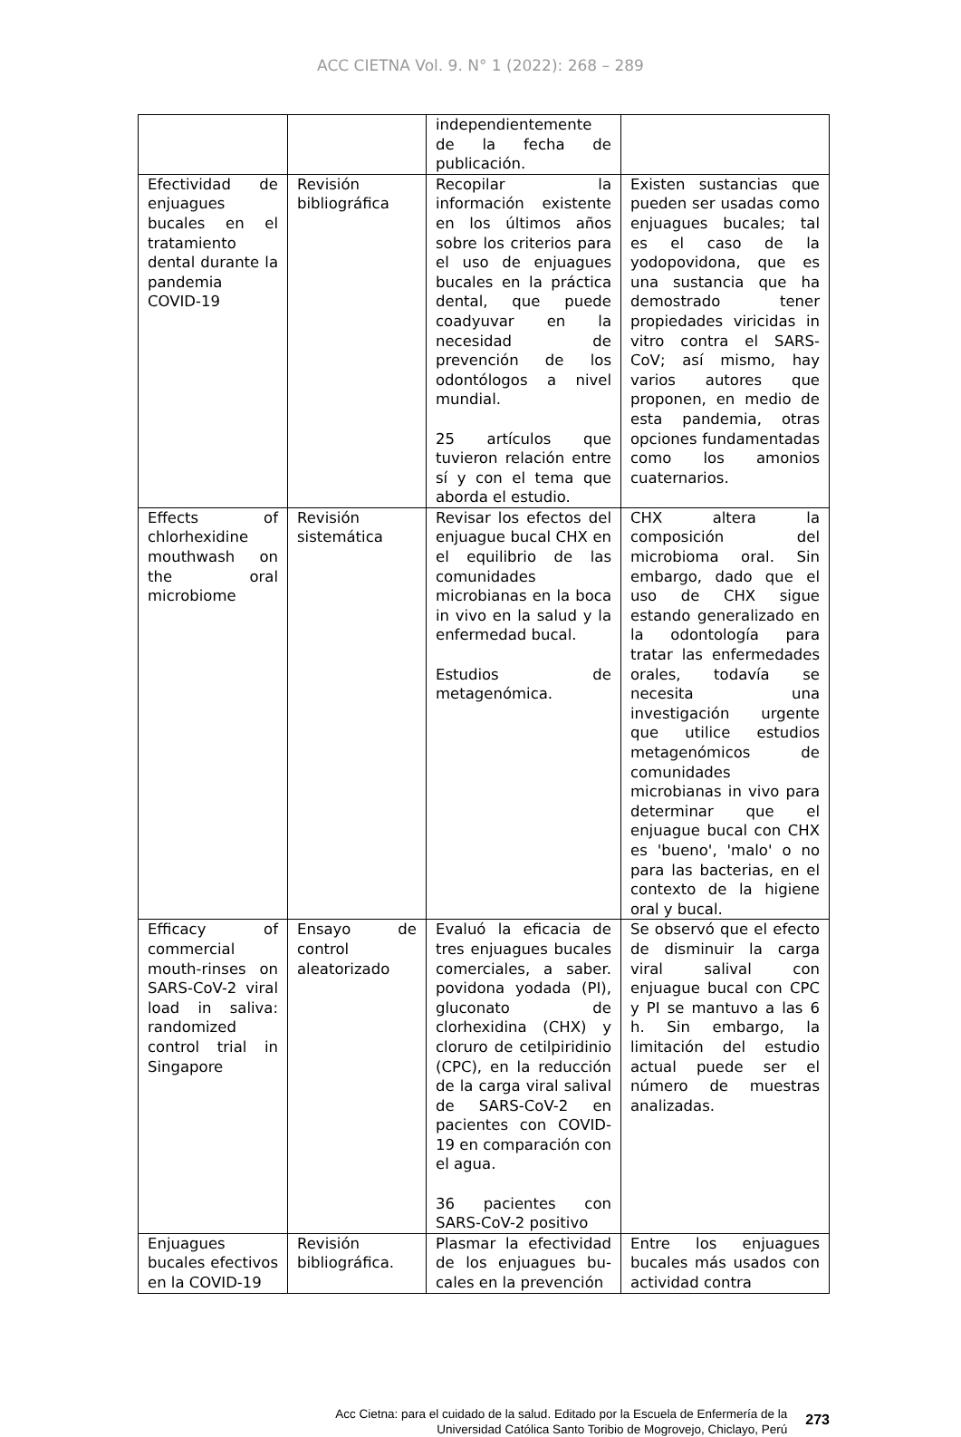ACC CIETNA Vol. 9. N° 1 (2022): 268 – 289
| | | independientemente de la fecha de publicación. | |
| Efectividad de enjuagues bucales en el tratamiento dental durante la pandemia COVID-19 | Revisión bibliográfica | Recopilar la información existente en los últimos años sobre los criterios para el uso de enjuagues bucales en la práctica dental, que puede coadyuvar en la necesidad de prevención de los odontólogos a nivel mundial. 25 artículos que tuvieron relación entre sí y con el tema que aborda el estudio. | Existen sustancias que pueden ser usadas como enjuagues bucales; tal es el caso de la yodopovidona, que es una sustancia que ha demostrado tener propiedades viricidas in vitro contra el SARS-CoV; así mismo, hay varios autores que proponen, en medio de esta pandemia, otras opciones fundamentadas como los amonios cuaternarios. |
| Effects of chlorhexidine mouthwash on the oral microbiome | Revisión sistemática | Revisar los efectos del enjuague bucal CHX en el equilibrio de las comunidades microbianas en la boca in vivo en la salud y la enfermedad bucal. Estudios de metagenómica. | CHX altera la composición del microbioma oral. Sin embargo, dado que el uso de CHX sigue estando generalizado en la odontología para tratar las enfermedades orales, todavía se necesita una investigación urgente que utilice estudios metagenómicos de comunidades microbianas in vivo para determinar que el enjuague bucal con CHX es 'bueno', 'malo' o no para las bacterias, en el contexto de la higiene oral y bucal. |
| Efficacy of commercial mouth-rinses on SARS-CoV-2 viral load in saliva: randomized control trial in Singapore | Ensayo de control aleatorizado | Evaluó la eficacia de tres enjuagues bucales comerciales, a saber. povidona yodada (PI), gluconato de clorhexidina (CHX) y cloruro de cetilpiridinio (CPC), en la reducción de la carga viral salival de SARS-CoV-2 en pacientes con COVID-19 en comparación con el agua. 36 pacientes con SARS-CoV-2 positivo | Se observó que el efecto de disminuir la carga viral salival con enjuague bucal con CPC y PI se mantuvo a las 6 h. Sin embargo, la limitación del estudio actual puede ser el número de muestras analizadas. |
| Enjuagues bucales efectivos en la COVID-19 | Revisión bibliográfica. | Plasmar la efectividad de los enjuagues bu-cales en la prevención | Entre los enjuagues bucales más usados con actividad contra |
Acc Cietna: para el cuidado de la salud. Editado por la Escuela de Enfermería de la
Universidad Católica Santo Toribio de Mogrovejo, Chiclayo, Perú
273